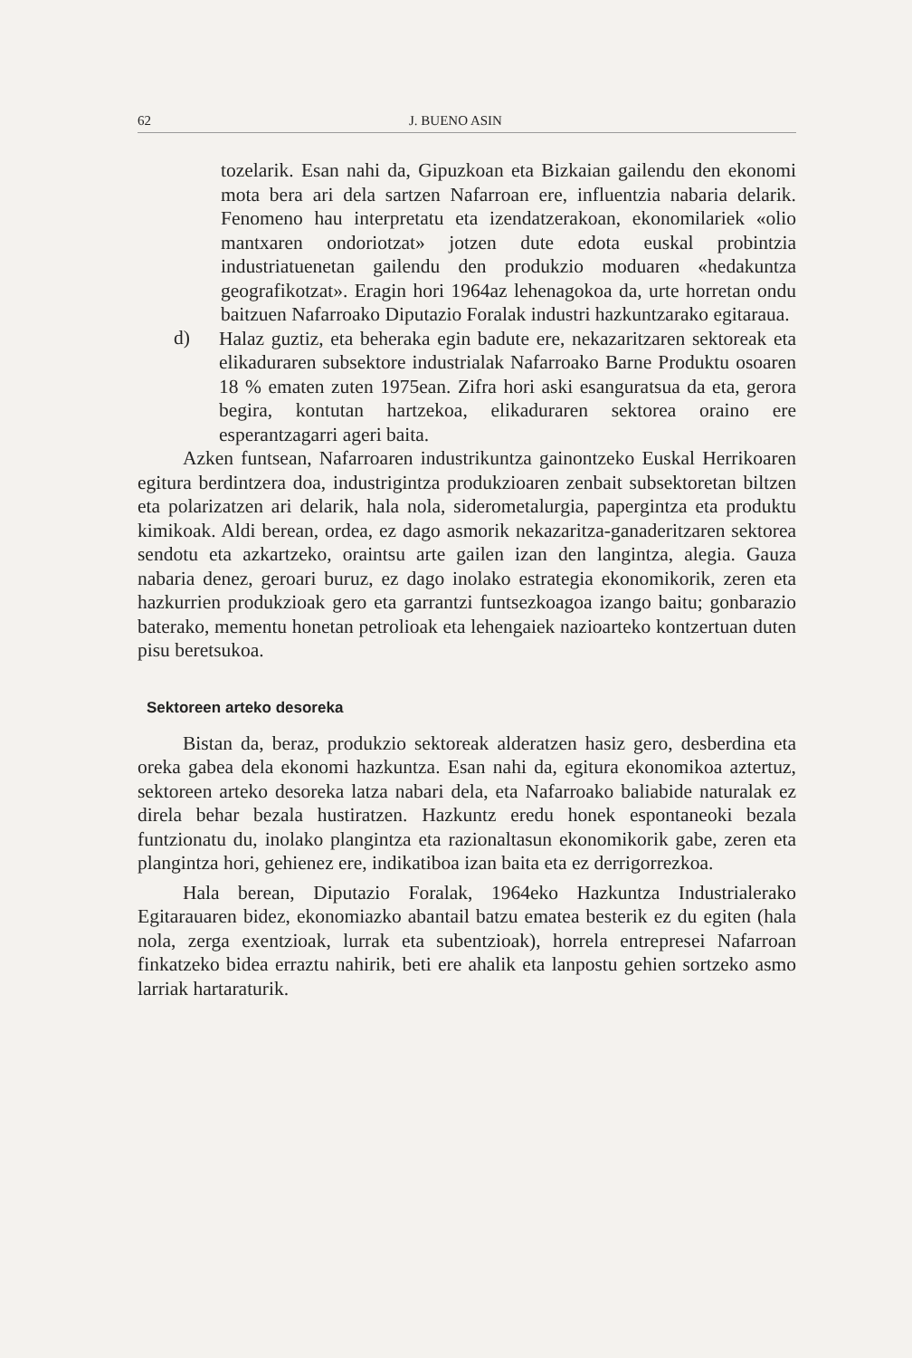62 J. BUENO ASIN
tozelarik. Esan nahi da, Gipuzkoan eta Bizkaian gailendu den ekonomi mota bera ari dela sartzen Nafarroan ere, influentzia nabaria delarik. Fenomeno hau interpretatu eta izendatzerakoan, ekonomilariek «olio mantxaren ondoriotzat» jotzen dute edota euskal probintzia industriatuenetan gailendu den produkzio moduaren «hedakuntza geografikotzat». Eragin hori 1964az lehenagokoa da, urte horretan ondu baitzuen Nafarroako Diputazio Foralak industri hazkuntzarako egitaraua.
d)
Halaz guztiz, eta beheraka egin badute ere, nekazaritzaren sektoreak eta elikaduraren subsektore industrialak Nafarroako Barne Produktu osoaren 18 % ematen zuten 1975ean. Zifra hori aski esanguratsua da eta, gerora begira, kontutan hartzekoa, elikaduraren sektorea oraino ere esperantzagarri ageri baita.
Azken funtsean, Nafarroaren industrikuntza gainontzeko Euskal Herrikoaren egitura berdintzera doa, industrigintza produkzioaren zenbait subsektoretan biltzen eta polarizatzen ari delarik, hala nola, siderometalurgia, papergintza eta produktu kimikoak. Aldi berean, ordea, ez dago asmorik nekazaritza-ganaderitzaren sektorea sendotu eta azkartzeko, oraintsu arte gailen izan den langintza, alegia. Gauza nabaria denez, geroari buruz, ez dago inolako estrategia ekonomikorik, zeren eta hazkurrien produkzioak gero eta garrantzi funtsezkoagoa izango baitu; gonbarazio baterako, mementu honetan petrolioak eta lehengaiek nazioarteko kontzertuan duten pisu beretsukoa.
Sektoreen arteko desoreka
Bistan da, beraz, produkzio sektoreak alderatzen hasiz gero, desberdina eta oreka gabea dela ekonomi hazkuntza. Esan nahi da, egitura ekonomikoa aztertuz, sektoreen arteko desoreka latza nabari dela, eta Nafarroako baliabide naturalak ez direla behar bezala hustiratzen. Hazkuntz eredu honek espontaneoki bezala funtzionatu du, inolako plangintza eta razionaltasun ekonomikorik gabe, zeren eta plangintza hori, gehienez ere, indikatiboa izan baita eta ez derrigorrezkoa.
Hala berean, Diputazio Foralak, 1964eko Hazkuntza Industrialerako Egitarauaren bidez, ekonomiazko abantail batzu ematea besterik ez du egiten (hala nola, zerga exentzioak, lurrak eta subentzioak), horrela entrepresei Nafarroan finkatzeko bidea erraztu nahirik, beti ere ahalik eta lanpostu gehien sortzeko asmo larriak hartaraturik.